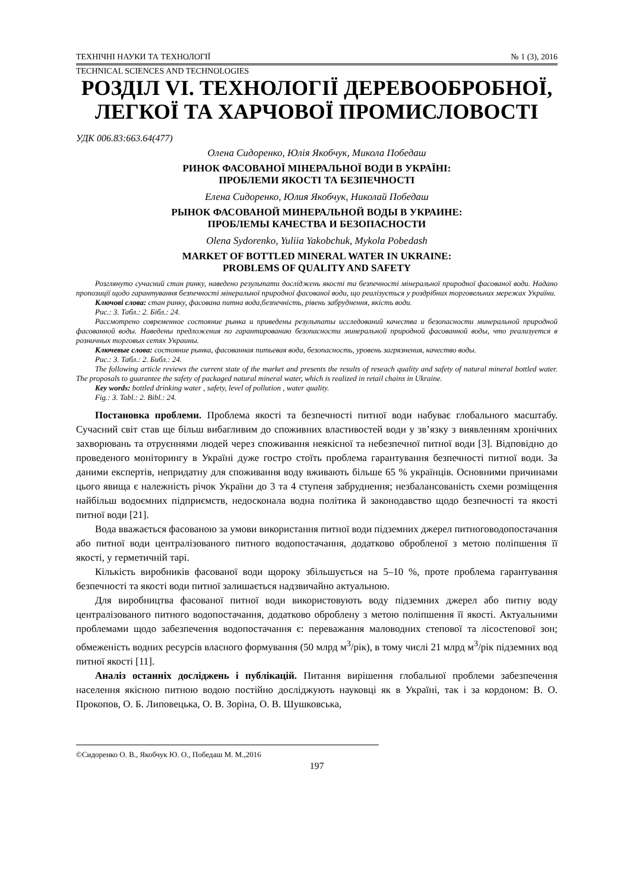ТЕХНІЧНІ НАУКИ ТА ТЕХНОЛОГІЇ № 1 (3), 2016
TECHNICAL SCIENCES AND TECHNOLOGIES
РОЗДІЛ VI. ТЕХНОЛОГІЇ ДЕРЕВООБРОБНОЇ, ЛЕГКОЇ ТА ХАРЧОВОЇ ПРОМИСЛОВОСТІ
УДК 006.83:663.64(477)
Олена Сидоренко, Юлія Якобчук, Микола Победаш
РИНОК ФАСОВАНОЇ МІНЕРАЛЬНОЇ ВОДИ В УКРАЇНІ:
ПРОБЛЕМИ ЯКОСТІ ТА БЕЗПЕЧНОСТІ
Елена Сидоренко, Юлия Якобчук, Николай Победаш
РЫНОК ФАСОВАНОЙ МИНЕРАЛЬНОЙ ВОДЫ В УКРАИНЕ:
ПРОБЛЕМЫ КАЧЕСТВА И БЕЗОПАСНОСТИ
Olena Sydorenko, Yuliia Yakobchuk, Mykola Pobedash
MARKET OF BOTTLED MINERAL WATER IN UKRAINE:
PROBLEMS OF QUALITY AND SAFETY
Розглянуто сучасний стан ринку, наведено результати досліджень якості та безпечності мінеральної природної фасованої води. Надано пропозиції щодо гарантування безпечності мінеральної природної фасованої води, що реалізується у роздрібних торговельних мережах України.
Ключові слова: стан ринку, фасована питна вода,безпечність, рівень забруднення, якість води.
Рис.: 3. Табл.: 2. Бібл.: 24.
Рассмотрено современное состояние рынка и приведены результаты исследований качества и безопасности минеральной природной фасованной воды. Наведены предложения по гарантированию безопасности минеральной природной фасованной воды, что реализуется в розничных торговых сетях Украины.
Ключевые слова: состояние рынка, фасованная питьевая вода, безопасность, уровень загрязнения, качество воды.
Рис.: 3. Табл.: 2. Библ.: 24.
The following article reviews the current state of the market and presents the results of reseach quality and safety of natural mineral bottled water. The proposals to guarantee the safety of packaged natural mineral water, which is realized in retail chains in Ukraine.
Key words: bottled drinking water , safety, level of pollution , water quality.
Fig.: 3. Tabl.: 2. Bibl.: 24.
Постановка проблеми. Проблема якості та безпечності питної води набуває глобального масштабу. Сучасний світ став ще більш вибагливим до споживних властивостей води у зв’язку з виявленням хронічних захворювань та отруєннями людей через споживання неякісної та небезпечної питної води [3]. Відповідно до проведеного моніторингу в Україні дуже гостро стоїть проблема гарантування безпечності питної води. За даними експертів, непридатну для споживання воду вживають більше 65 % українців. Основними причинами цього явища є належність річок України до 3 та 4 ступеня забруднення; незбалансованість схеми розміщення найбільш водоємних підприємств, недосконала водна політика й законодавство щодо безпечності та якості питної води [21].
Вода вважається фасованою за умови використання питної води підземних джерел питноговодопостачання або питної води централізованого питного водопостачання, додатково обробленої з метою поліпшення її якості, у герметичній тарі.
Кількість виробників фасованої води щороку збільшується на 5–10 %, проте проблема гарантування безпечності та якості води питної залишається надзвичайно актуальною.
Для виробництва фасованої питної води використовують воду підземних джерел або питну воду централізованого питного водопостачання, додатково оброблену з метою поліпшення її якості. Актуальними проблемами щодо забезпечення водопостачання є: переважання маловодних степової та лісостепової зон; обмеженість водних ресурсів власного формування (50 млрд м<sup>3</sup>/рік), в тому числі 21 млрд м<sup>3</sup>/рік підземних вод питної якості [11].
Аналіз останніх досліджень і публікацій. Питання вирішення глобальної проблеми забезпечення населення якісною питною водою постійно досліджують науковці як в Україні, так і за кордоном: В. О. Прокопов, О. Б. Липовецька, О. В. Зоріна, О. В. Шушковська,
©Сидоренко О. В., Якобчук Ю. О., Победаш М. М.,2016
197